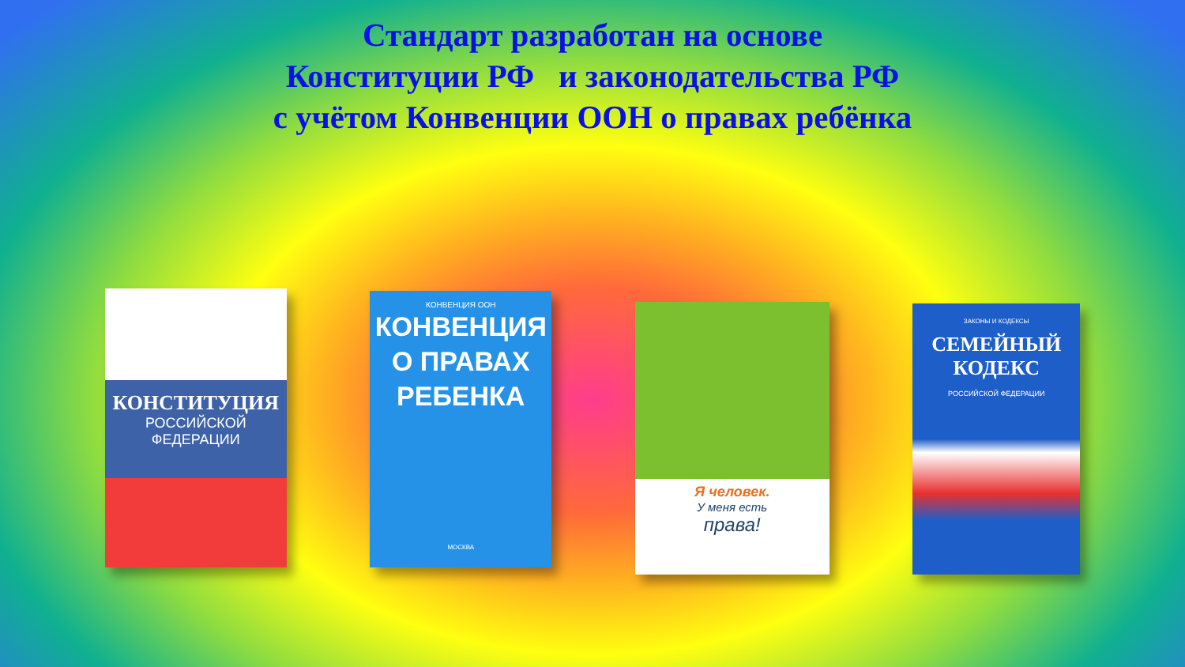Стандарт разработан на основе
Конституции РФ и законодательства РФ
с учётом Конвенции ООН о правах ребёнка
КОНСТИТУЦИЯ
РОССИЙСКОЙ
ФЕДЕРАЦИИ
КОНВЕНЦИЯ ООН
КОНВЕНЦИЯ
О ПРАВАХ
РЕБЕНКА
МОСКВА
Я человек.
У меня есть
права!
ЗАКОНЫ И КОДЕКСЫ
СЕМЕЙНЫЙ
КОДЕКС
РОССИЙСКОЙ ФЕДЕРАЦИИ